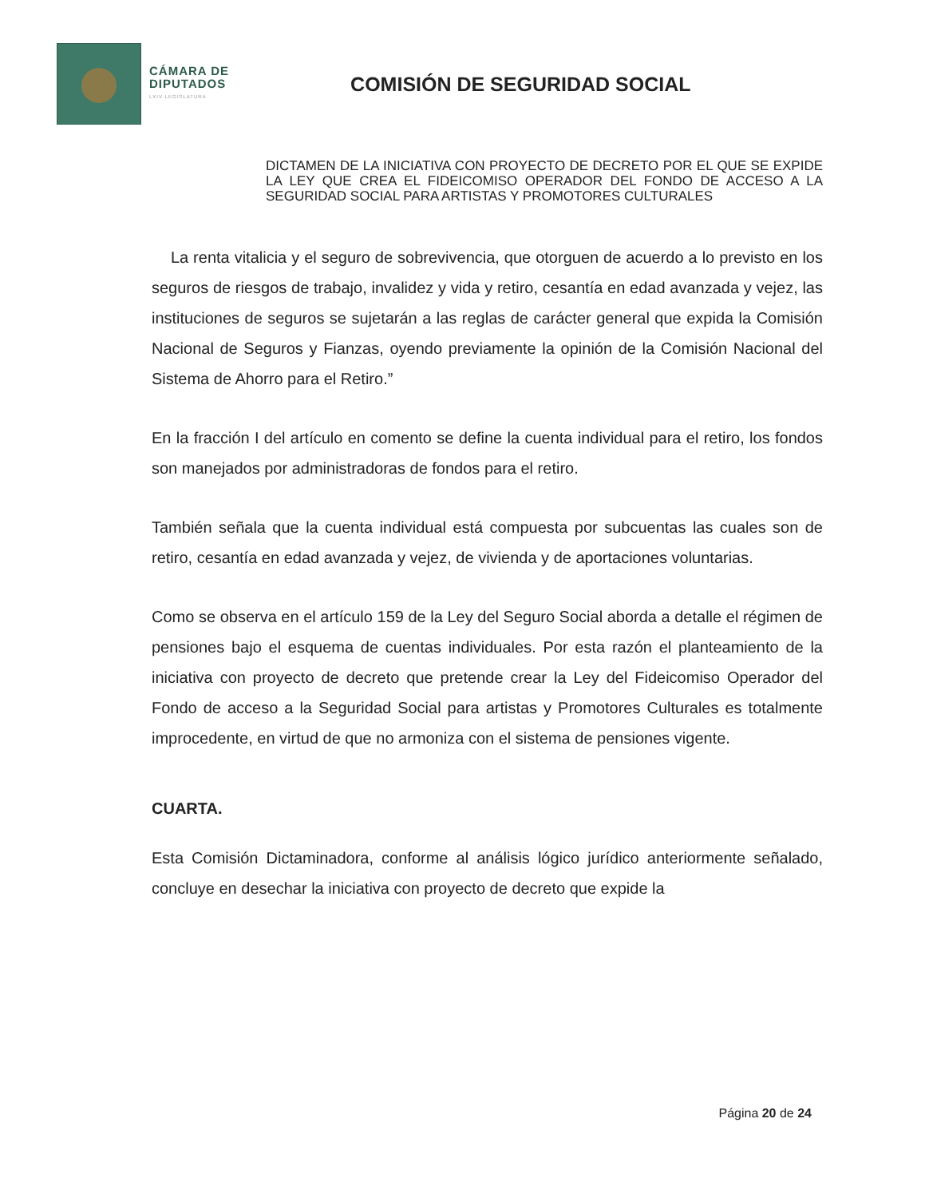CÁMARA DE
DIPUTADOS
LXIV LEGISLATURA
COMISIÓN DE SEGURIDAD SOCIAL
DICTAMEN DE LA INICIATIVA CON PROYECTO DE DECRETO POR EL QUE SE EXPIDE LA LEY QUE CREA EL FIDEICOMISO OPERADOR DEL FONDO DE ACCESO A LA SEGURIDAD SOCIAL PARA ARTISTAS Y PROMOTORES CULTURALES
La renta vitalicia y el seguro de sobrevivencia, que otorguen de acuerdo a lo previsto en los seguros de riesgos de trabajo, invalidez y vida y retiro, cesantía en edad avanzada y vejez, las instituciones de seguros se sujetarán a las reglas de carácter general que expida la Comisión Nacional de Seguros y Fianzas, oyendo previamente la opinión de la Comisión Nacional del Sistema de Ahorro para el Retiro.”
En la fracción I del artículo en comento se define la cuenta individual para el retiro, los fondos son manejados por administradoras de fondos para el retiro.
También señala que la cuenta individual está compuesta por subcuentas las cuales son de retiro, cesantía en edad avanzada y vejez, de vivienda y de aportaciones voluntarias.
Como se observa en el artículo 159 de la Ley del Seguro Social aborda a detalle el régimen de pensiones bajo el esquema de cuentas individuales. Por esta razón el planteamiento de la iniciativa con proyecto de decreto que pretende crear la Ley del Fideicomiso Operador del Fondo de acceso a la Seguridad Social para artistas y Promotores Culturales es totalmente improcedente, en virtud de que no armoniza con el sistema de pensiones vigente.
CUARTA.
Esta Comisión Dictaminadora, conforme al análisis lógico jurídico anteriormente señalado, concluye en desechar la iniciativa con proyecto de decreto que expide la
Página 20 de 24